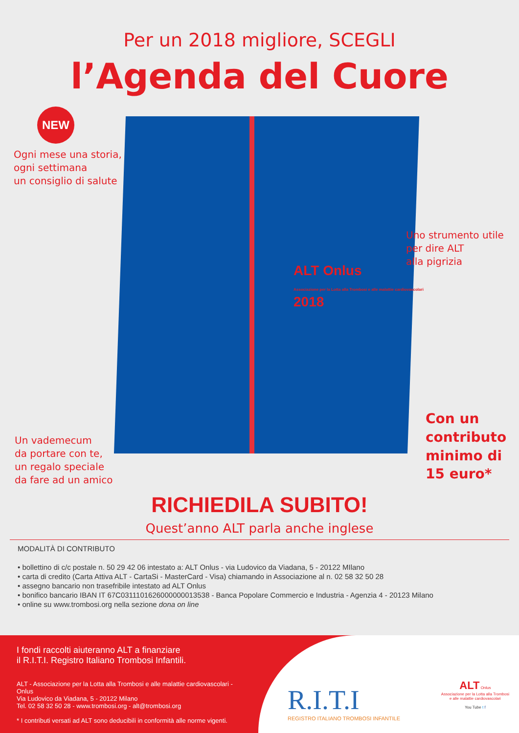Per un 2018 migliore, SCEGLI
l’Agenda del Cuore
ALT Onlus
Associazione per la Lotta alla Trombosi e alle malattie cardiovascolari
2018
NEW
Ogni mese una storia,
ogni settimana
un consiglio di salute
Uno strumento utile
per dire ALT
alla pigrizia
Un vademecum
da portare con te,
un regalo speciale
da fare ad un amico
Con un
contributo
minimo di
15 euro*
RICHIEDILA SUBITO!
Quest’anno ALT parla anche inglese
MODALITÀ DI CONTRIBUTO
• bollettino di c/c postale n. 50 29 42 06 intestato a: ALT Onlus - via Ludovico da Viadana, 5 - 20122 MIlano
• carta di credito (Carta Attiva ALT - CartaSi - MasterCard - Visa) chiamando in Associazione al n. 02 58 32 50 28
• assegno bancario non trasefribile intestato ad ALT Onlus
• bonifico bancario IBAN IT 67C0311101626000000013538 - Banca Popolare Commercio e Industria - Agenzia 4 - 20123 Milano
• online su www.trombosi.org nella sezione dona on line
I fondi raccolti aiuteranno ALT a finanziare
il R.I.T.I. Registro Italiano Trombosi Infantili.
ALT - Associazione per la Lotta alla Trombosi e alle malattie cardiovascolari - Onlus
Via Ludovico da Viadana, 5 - 20122 Milano
Tel. 02 58 32 50 28 - www.trombosi.org - alt@trombosi.org
* I contributi versati ad ALT sono deducibili in conformità alle norme vigenti.
R.I.T.I
REGISTRO ITALIANO TROMBOSI INFANTILE
ALT Onlus
Associazione per la Lotta alla Trombosi
e alle malattie cardiovascolari
You Tube t f